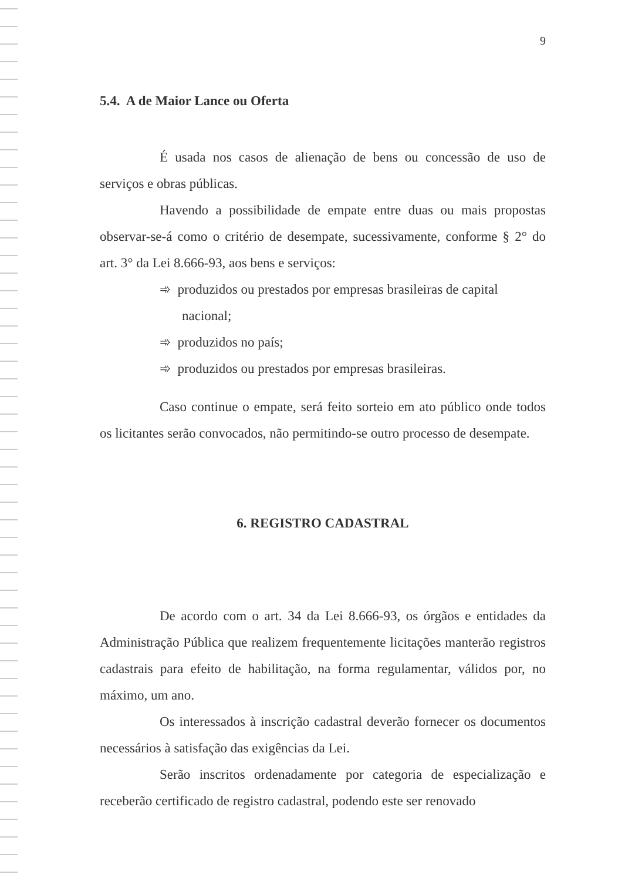9
5.4. A de Maior Lance ou Oferta
É usada nos casos de alienação de bens ou concessão de uso de serviços e obras públicas.
Havendo a possibilidade de empate entre duas ou mais propostas observar-se-á como o critério de desempate, sucessivamente, conforme § 2° do art. 3° da Lei 8.666-93, aos bens e serviços:
➾ produzidos ou prestados por empresas brasileiras de capital nacional;
➾ produzidos no país;
➾ produzidos ou prestados por empresas brasileiras.
Caso continue o empate, será feito sorteio em ato público onde todos os licitantes serão convocados, não permitindo-se outro processo de desempate.
6. REGISTRO CADASTRAL
De acordo com o art. 34 da Lei 8.666-93, os órgãos e entidades da Administração Pública que realizem frequentemente licitações manterão registros cadastrais para efeito de habilitação, na forma regulamentar, válidos por, no máximo, um ano.
Os interessados à inscrição cadastral deverão fornecer os documentos necessários à satisfação das exigências da Lei.
Serão inscritos ordenadamente por categoria de especialização e receberão certificado de registro cadastral, podendo este ser renovado